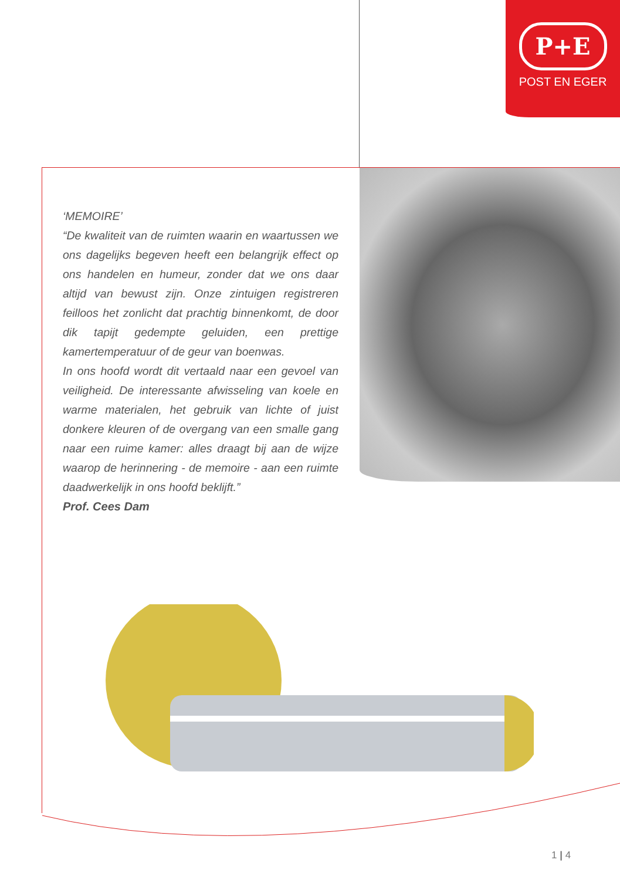P+E
POST EN EGER
‘MEMOIRE’
“De kwaliteit van de ruimten waarin en waartussen we ons dagelijks begeven heeft een belangrijk effect op ons handelen en humeur, zonder dat we ons daar altijd van bewust zijn. Onze zintuigen registreren feilloos het zonlicht dat prachtig binnenkomt, de door dik tapijt gedempte geluiden, een prettige kamertemperatuur of de geur van boenwas.
In ons hoofd wordt dit vertaald naar een gevoel van veiligheid. De interessante afwisseling van koele en warme materialen, het gebruik van lichte of juist donkere kleuren of de overgang van een smalle gang naar een ruime kamer: alles draagt bij aan de wijze waarop de herinnering - de memoire - aan een ruimte daadwerkelijk in ons hoofd beklijft.”
Prof. Cees Dam
1 | 4